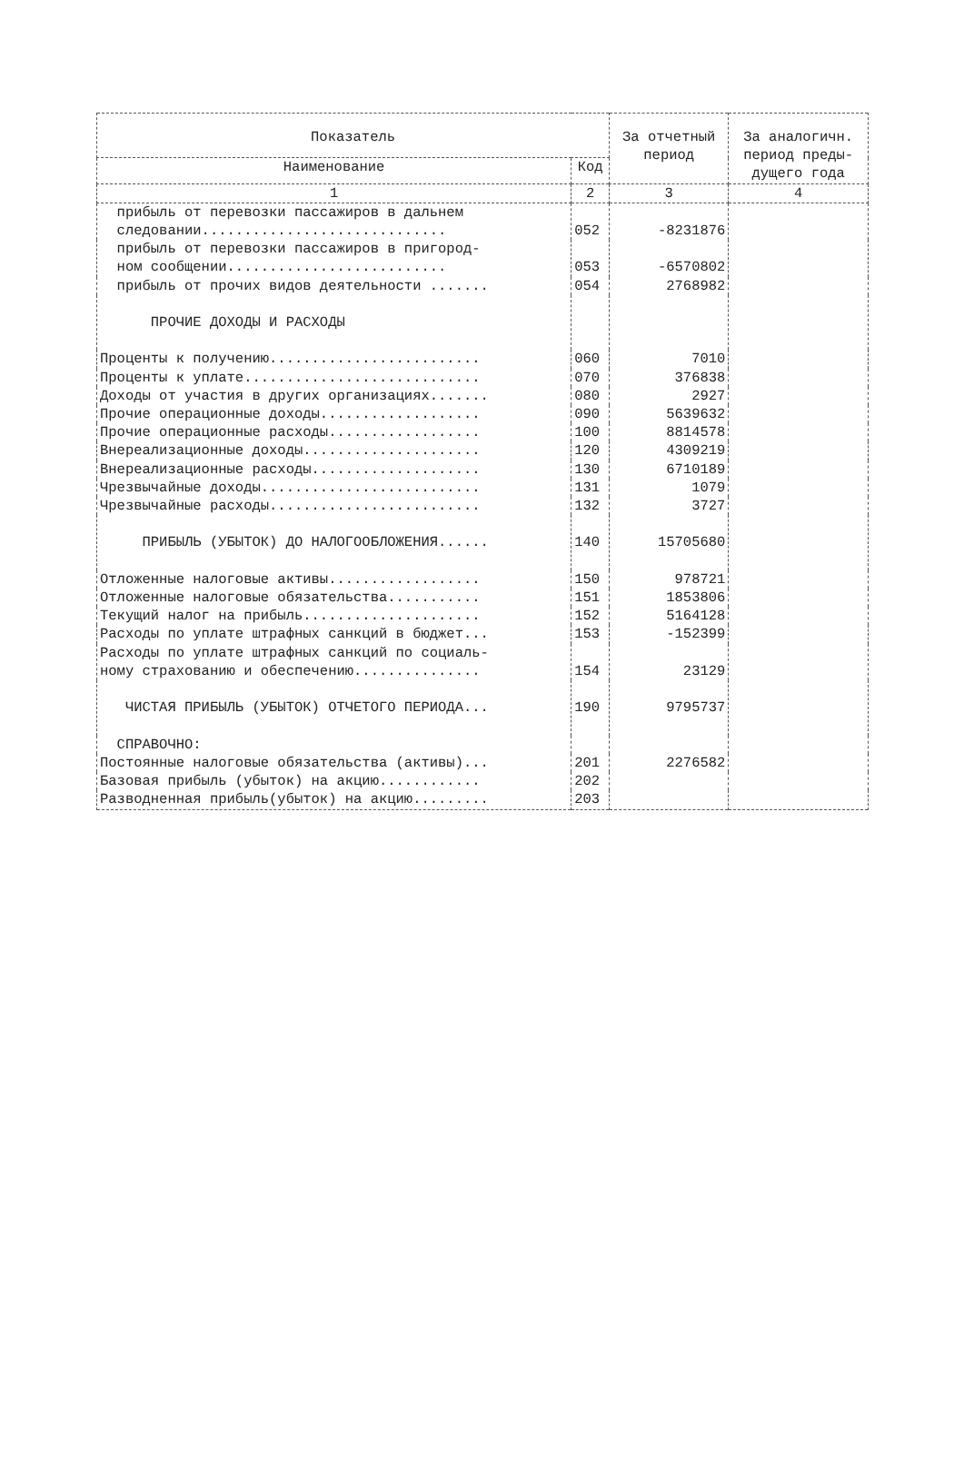| Показатель | | За отчетный период | За аналогичн. период преды- дущего года |
| --- | --- | --- | --- |
| Наименование | Код | | |
| 1 | 2 | 3 | 4 |
| прибыль от перевозки пассажиров в дальнем следовании............................. | 052 | -8231876 | |
| прибыль от перевозки пассажиров в пригород- ном сообщении.......................... | 053 | -6570802 | |
| прибыль от прочих видов деятельности ....... | 054 | 2768982 | |
| ПРОЧИЕ ДОХОДЫ И РАСХОДЫ | | | |
| Проценты к получению......................... | 060 | 7010 | |
| Проценты к уплате............................ | 070 | 376838 | |
| Доходы от участия в других организациях....... | 080 | 2927 | |
| Прочие операционные доходы................... | 090 | 5639632 | |
| Прочие операционные расходы.................. | 100 | 8814578 | |
| Внереализационные доходы..................... | 120 | 4309219 | |
| Внереализационные расходы.................... | 130 | 6710189 | |
| Чрезвычайные доходы.......................... | 131 | 1079 | |
| Чрезвычайные расходы......................... | 132 | 3727 | |
| ПРИБЫЛЬ (УБЫТОК) ДО НАЛОГООБЛОЖЕНИЯ...... | 140 | 15705680 | |
| Отложенные налоговые активы.................. | 150 | 978721 | |
| Отложенные налоговые обязательства........... | 151 | 1853806 | |
| Текущий налог на прибыль..................... | 152 | 5164128 | |
| Расходы по уплате штрафных санкций в бюджет... | 153 | -152399 | |
| Расходы по уплате штрафных санкций по социаль- ному страхованию и обеспечению............... | 154 | 23129 | |
| ЧИСТАЯ ПРИБЫЛЬ (УБЫТОК) ОТЧЕТОГО ПЕРИОДА... | 190 | 9795737 | |
| СПРАВОЧНО: | | | |
| Постоянные налоговые обязательства (активы)... | 201 | 2276582 | |
| Базовая прибыль (убыток) на акцию............ | 202 | | |
| Разводненная прибыль(убыток) на акцию......... | 203 | | |